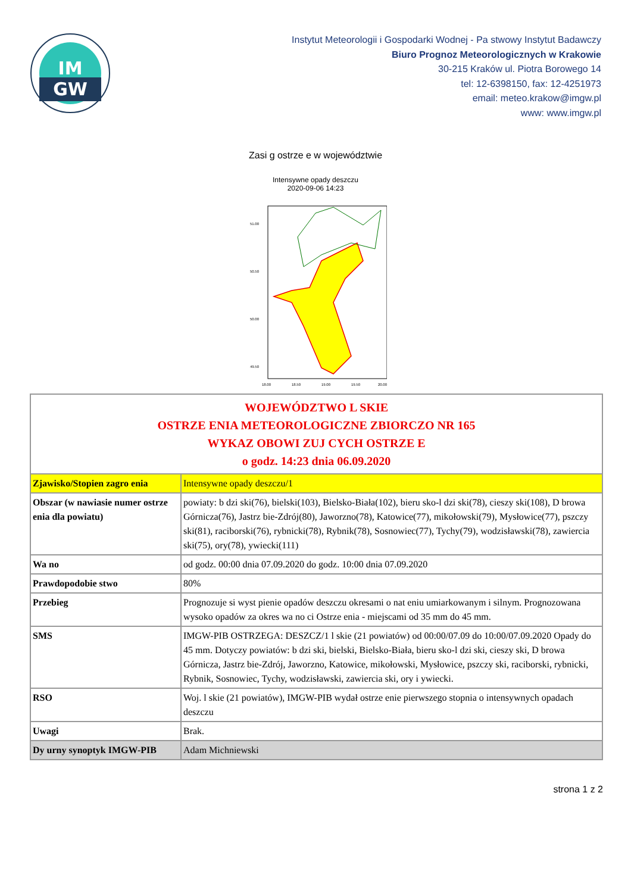IM
GW
Instytut Meteorologii i Gospodarki Wodnej - Pa stwowy Instytut Badawczy
Biuro Prognoz Meteorologicznych w Krakowie
30-215 Kraków ul. Piotra Borowego 14
tel: 12-6398150, fax: 12-4251973
email: meteo.krakow@imgw.pl
www: www.imgw.pl
Zasi g ostrze e w województwie
Intensywne opady deszczu
2020-09-06 14:23
51.00
50.50
50.00
49.50
18.00
18.50
19.00
19.50
20.00
| WOJEWÓDZTWO L SKIE OSTRZE ENIA METEOROLOGICZNE ZBIORCZO NR 165 WYKAZ OBOWI ZUJ CYCH OSTRZE E o godz. 14:23 dnia 06.09.2020 | |
| Zjawisko/Stopien zagro enia | Intensywne opady deszczu/1 |
| Obszar (w nawiasie numer ostrze enia dla powiatu) | powiaty: b dzi ski(76), bielski(103), Bielsko-Biała(102), bieru sko-l dzi ski(78), cieszy ski(108), D browa Górnicza(76), Jastrz bie-Zdrój(80), Jaworzno(78), Katowice(77), mikołowski(79), Mysłowice(77), pszczy ski(81), raciborski(76), rybnicki(78), Rybnik(78), Sosnowiec(77), Tychy(79), wodzisławski(78), zawiercia ski(75), ory(78), ywiecki(111) |
| Wa no | od godz. 00:00 dnia 07.09.2020 do godz. 10:00 dnia 07.09.2020 |
| Prawdopodobie stwo | 80% |
| Przebieg | Prognozuje si wyst pienie opadów deszczu okresami o nat eniu umiarkowanym i silnym. Prognozowana wysoko opadów za okres wa no ci Ostrze enia - miejscami od 35 mm do 45 mm. |
| SMS | IMGW-PIB OSTRZEGA: DESZCZ/1 l skie (21 powiatów) od 00:00/07.09 do 10:00/07.09.2020 Opady do 45 mm. Dotyczy powiatów: b dzi ski, bielski, Bielsko-Biała, bieru sko-l dzi ski, cieszy ski, D browa Górnicza, Jastrz bie-Zdrój, Jaworzno, Katowice, mikołowski, Mysłowice, pszczy ski, raciborski, rybnicki, Rybnik, Sosnowiec, Tychy, wodzisławski, zawiercia ski, ory i ywiecki. |
| RSO | Woj. l skie (21 powiatów), IMGW-PIB wydał ostrze enie pierwszego stopnia o intensywnych opadach deszczu |
| Uwagi | Brak. |
| Dy urny synoptyk IMGW-PIB | Adam Michniewski |
strona 1 z 2